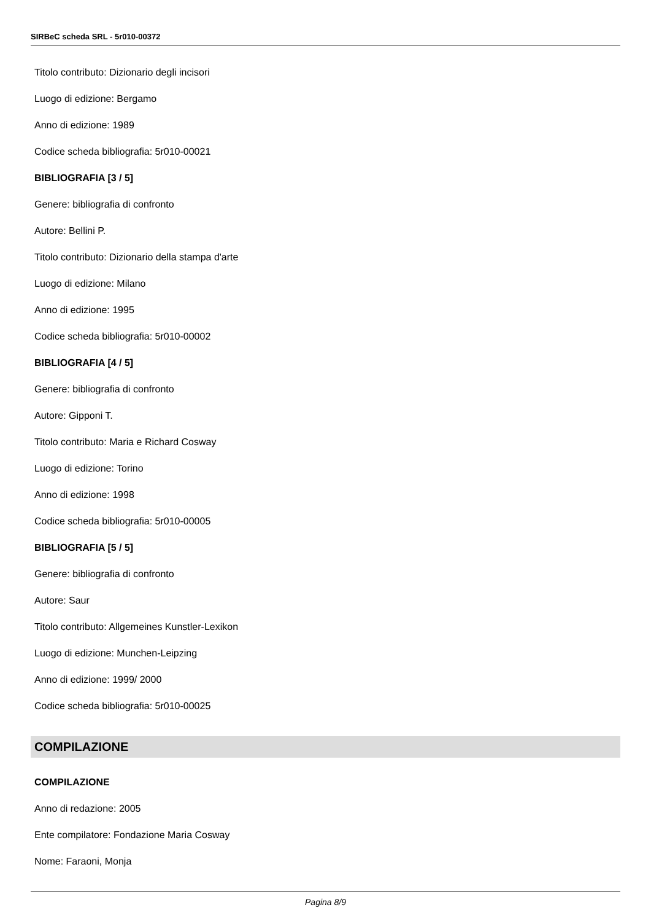SIRBeC scheda SRL - 5r010-00372
Titolo contributo: Dizionario degli incisori
Luogo di edizione: Bergamo
Anno di edizione: 1989
Codice scheda bibliografia: 5r010-00021
BIBLIOGRAFIA [3 / 5]
Genere: bibliografia di confronto
Autore: Bellini P.
Titolo contributo: Dizionario della stampa d'arte
Luogo di edizione: Milano
Anno di edizione: 1995
Codice scheda bibliografia: 5r010-00002
BIBLIOGRAFIA [4 / 5]
Genere: bibliografia di confronto
Autore: Gipponi T.
Titolo contributo: Maria e Richard Cosway
Luogo di edizione: Torino
Anno di edizione: 1998
Codice scheda bibliografia: 5r010-00005
BIBLIOGRAFIA [5 / 5]
Genere: bibliografia di confronto
Autore: Saur
Titolo contributo: Allgemeines Kunstler-Lexikon
Luogo di edizione: Munchen-Leipzing
Anno di edizione: 1999/ 2000
Codice scheda bibliografia: 5r010-00025
COMPILAZIONE
COMPILAZIONE
Anno di redazione: 2005
Ente compilatore: Fondazione Maria Cosway
Nome: Faraoni, Monja
Pagina 8/9